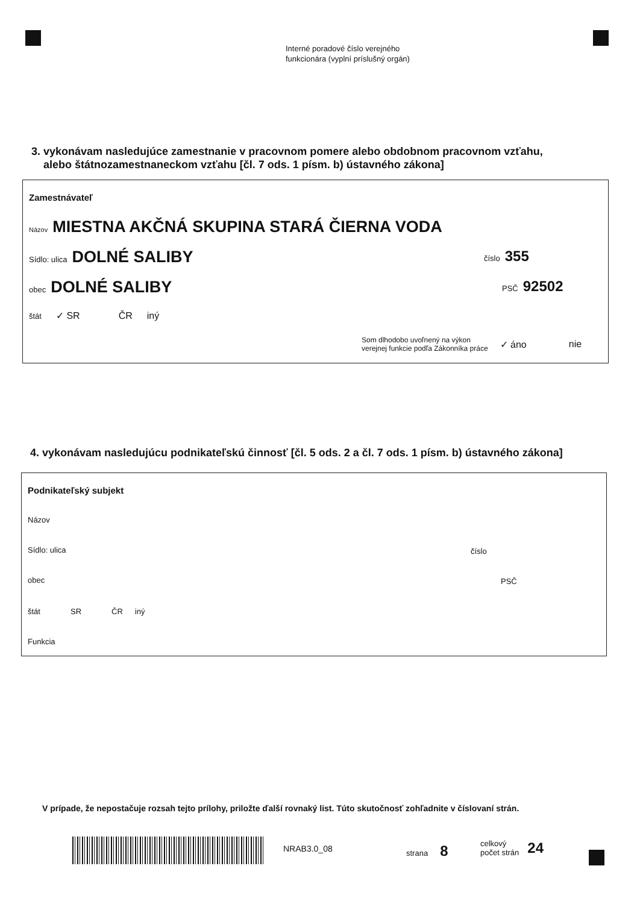Interné poradové číslo verejného
funkcionára (vyplní príslušný orgán)
3. vykonávam nasledujúce zamestnanie v pracovnom pomere alebo obdobnom pracovnom vzťahu,
alebo štátnozamestnaneckom vzťahu [čl. 7 ods. 1 písm. b) ústavného zákona]
Zamestnávateľ
Názov MIESTNA AKČNÁ SKUPINA STARÁ ČIERNA VODA
Sídlo: ulica DOLNÉ SALIBY číslo 355
obec DOLNÉ SALIBY PSČ 92502
štát ✓ SR ČR iný
Som dlhodobo uvoľnený na výkon
verejnej funkcie podľa Zákonníka práce ✓ áno nie
4. vykonávam nasledujúcu podnikateľskú činnosť [čl. 5 ods. 2 a čl. 7 ods. 1 písm. b) ústavného zákona]
Podnikateľský subjekt
Názov
Sídlo: ulica číslo
obec PSČ
štát SR ČR iný
Funkcia
V prípade, že nepostačuje rozsah tejto prílohy, priložte ďalší rovnaký list. Túto skutočnosť zohľadnite v číslovaní strán.
NRAB3.0_08 strana 8
celkový
počet strán 24